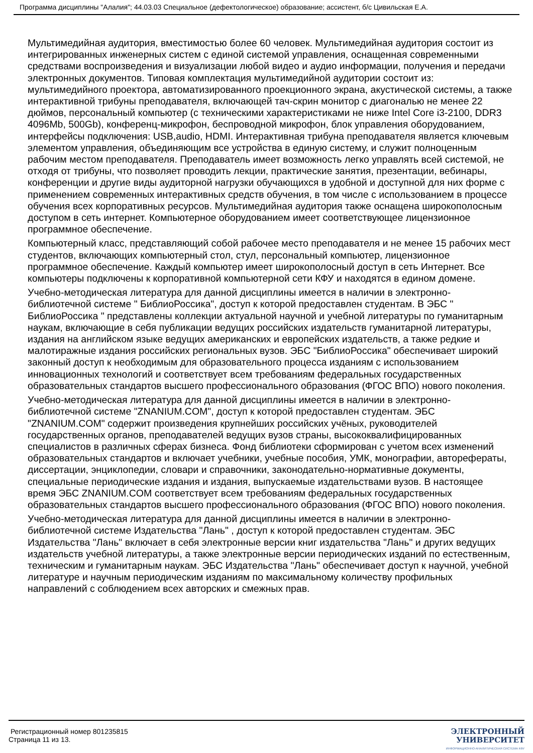Программа дисциплины "Алалия"; 44.03.03 Специальное (дефектологическое) образование; ассистент, б/с Цивильская Е.А.
Мультимедийная аудитория, вместимостью более 60 человек. Мультимедийная аудитория состоит из интегрированных инженерных систем с единой системой управления, оснащенная современными средствами воспроизведения и визуализации любой видео и аудио информации, получения и передачи электронных документов. Типовая комплектация мультимедийной аудитории состоит из: мультимедийного проектора, автоматизированного проекционного экрана, акустической системы, а также интерактивной трибуны преподавателя, включающей тач-скрин монитор с диагональю не менее 22 дюймов, персональный компьютер (с техническими характеристиками не ниже Intel Core i3-2100, DDR3 4096Mb, 500Gb), конференц-микрофон, беспроводной микрофон, блок управления оборудованием, интерфейсы подключения: USB,audio, HDMI. Интерактивная трибуна преподавателя является ключевым элементом управления, объединяющим все устройства в единую систему, и служит полноценным рабочим местом преподавателя. Преподаватель имеет возможность легко управлять всей системой, не отходя от трибуны, что позволяет проводить лекции, практические занятия, презентации, вебинары, конференции и другие виды аудиторной нагрузки обучающихся в удобной и доступной для них форме с применением современных интерактивных средств обучения, в том числе с использованием в процессе обучения всех корпоративных ресурсов. Мультимедийная аудитория также оснащена широкополосным доступом в сеть интернет. Компьютерное оборудованием имеет соответствующее лицензионное программное обеспечение.
Компьютерный класс, представляющий собой рабочее место преподавателя и не менее 15 рабочих мест студентов, включающих компьютерный стол, стул, персональный компьютер, лицензионное программное обеспечение. Каждый компьютер имеет широкополосный доступ в сеть Интернет. Все компьютеры подключены к корпоративной компьютерной сети КФУ и находятся в едином домене.
Учебно-методическая литература для данной дисциплины имеется в наличии в электронно-библиотечной системе " БиблиоРоссика", доступ к которой предоставлен студентам. В ЭБС " БиблиоРоссика " представлены коллекции актуальной научной и учебной литературы по гуманитарным наукам, включающие в себя публикации ведущих российских издательств гуманитарной литературы, издания на английском языке ведущих американских и европейских издательств, а также редкие и малотиражные издания российских региональных вузов. ЭБС "БиблиоРоссика" обеспечивает широкий законный доступ к необходимым для образовательного процесса изданиям с использованием инновационных технологий и соответствует всем требованиям федеральных государственных образовательных стандартов высшего профессионального образования (ФГОС ВПО) нового поколения.
Учебно-методическая литература для данной дисциплины имеется в наличии в электронно-библиотечной системе "ZNANIUM.COM", доступ к которой предоставлен студентам. ЭБС "ZNANIUM.COM" содержит произведения крупнейших российских учёных, руководителей государственных органов, преподавателей ведущих вузов страны, высококвалифицированных специалистов в различных сферах бизнеса. Фонд библиотеки сформирован с учетом всех изменений образовательных стандартов и включает учебники, учебные пособия, УМК, монографии, авторефераты, диссертации, энциклопедии, словари и справочники, законодательно-нормативные документы, специальные периодические издания и издания, выпускаемые издательствами вузов. В настоящее время ЭБС ZNANIUM.COM соответствует всем требованиям федеральных государственных образовательных стандартов высшего профессионального образования (ФГОС ВПО) нового поколения.
Учебно-методическая литература для данной дисциплины имеется в наличии в электронно-библиотечной системе Издательства "Лань" , доступ к которой предоставлен студентам. ЭБС Издательства "Лань" включает в себя электронные версии книг издательства "Лань" и других ведущих издательств учебной литературы, а также электронные версии периодических изданий по естественным, техническим и гуманитарным наукам. ЭБС Издательства "Лань" обеспечивает доступ к научной, учебной литературе и научным периодическим изданиям по максимальному количеству профильных направлений с соблюдением всех авторских и смежных прав.
Регистрационный номер 801235815
Страница 11 из 13.
ЭЛЕКТРОННЫЙ
УНИВЕРСИТЕТ
ИНФОРМАЦИОННО-АНАЛИТИЧЕСКАЯ СИСТЕМА КФУ